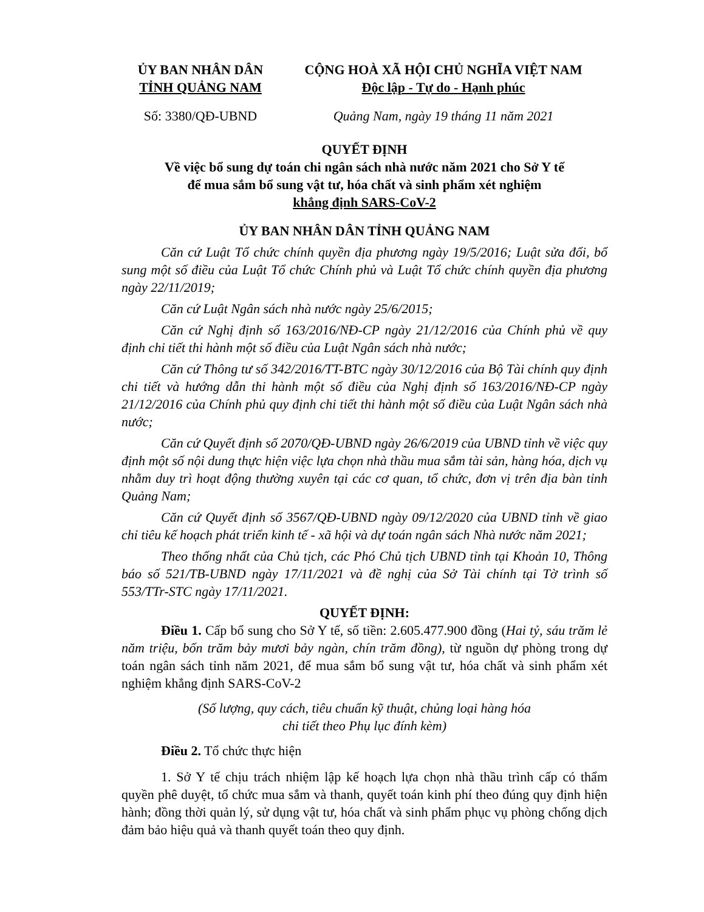ỦY BAN NHÂN DÂN
TỈNH QUẢNG NAM
CỘNG HOÀ XÃ HỘI CHỦ NGHĨA VIỆT NAM
Độc lập - Tự do - Hạnh phúc
Số: 3380/QĐ-UBND Quảng Nam, ngày 19 tháng 11 năm 2021
QUYẾT ĐỊNH
Về việc bổ sung dự toán chi ngân sách nhà nước năm 2021 cho Sở Y tế
để mua sắm bổ sung vật tư, hóa chất và sinh phẩm xét nghiệm
khẳng định SARS-CoV-2
ỦY BAN NHÂN DÂN TỈNH QUẢNG NAM
Căn cứ Luật Tổ chức chính quyền địa phương ngày 19/5/2016; Luật sửa đổi, bổ sung một số điều của Luật Tổ chức Chính phủ và Luật Tổ chức chính quyền địa phương ngày 22/11/2019;
Căn cứ Luật Ngân sách nhà nước ngày 25/6/2015;
Căn cứ Nghị định số 163/2016/NĐ-CP ngày 21/12/2016 của Chính phủ về quy định chi tiết thi hành một số điều của Luật Ngân sách nhà nước;
Căn cứ Thông tư số 342/2016/TT-BTC ngày 30/12/2016 của Bộ Tài chính quy định chi tiết và hướng dẫn thi hành một số điều của Nghị định số 163/2016/NĐ-CP ngày 21/12/2016 của Chính phủ quy định chi tiết thi hành một số điều của Luật Ngân sách nhà nước;
Căn cứ Quyết định số 2070/QĐ-UBND ngày 26/6/2019 của UBND tỉnh về việc quy định một số nội dung thực hiện việc lựa chọn nhà thầu mua sắm tài sản, hàng hóa, dịch vụ nhằm duy trì hoạt động thường xuyên tại các cơ quan, tổ chức, đơn vị trên địa bàn tỉnh Quảng Nam;
Căn cứ Quyết định số 3567/QĐ-UBND ngày 09/12/2020 của UBND tỉnh về giao chỉ tiêu kế hoạch phát triển kinh tế - xã hội và dự toán ngân sách Nhà nước năm 2021;
Theo thống nhất của Chủ tịch, các Phó Chủ tịch UBND tỉnh tại Khoản 10, Thông báo số 521/TB-UBND ngày 17/11/2021 và đề nghị của Sở Tài chính tại Tờ trình số 553/TTr-STC ngày 17/11/2021.
QUYẾT ĐỊNH:
Điều 1. Cấp bổ sung cho Sở Y tế, số tiền: 2.605.477.900 đồng (Hai tỷ, sáu trăm lẻ năm triệu, bốn trăm bảy mươi bảy ngàn, chín trăm đồng), từ nguồn dự phòng trong dự toán ngân sách tỉnh năm 2021, để mua sắm bổ sung vật tư, hóa chất và sinh phẩm xét nghiệm khẳng định SARS-CoV-2
(Số lượng, quy cách, tiêu chuẩn kỹ thuật, chủng loại hàng hóa
chi tiết theo Phụ lục đính kèm)
Điều 2. Tổ chức thực hiện
1. Sở Y tế chịu trách nhiệm lập kế hoạch lựa chọn nhà thầu trình cấp có thẩm quyền phê duyệt, tổ chức mua sắm và thanh, quyết toán kinh phí theo đúng quy định hiện hành; đồng thời quản lý, sử dụng vật tư, hóa chất và sinh phẩm phục vụ phòng chống dịch đảm bảo hiệu quả và thanh quyết toán theo quy định.